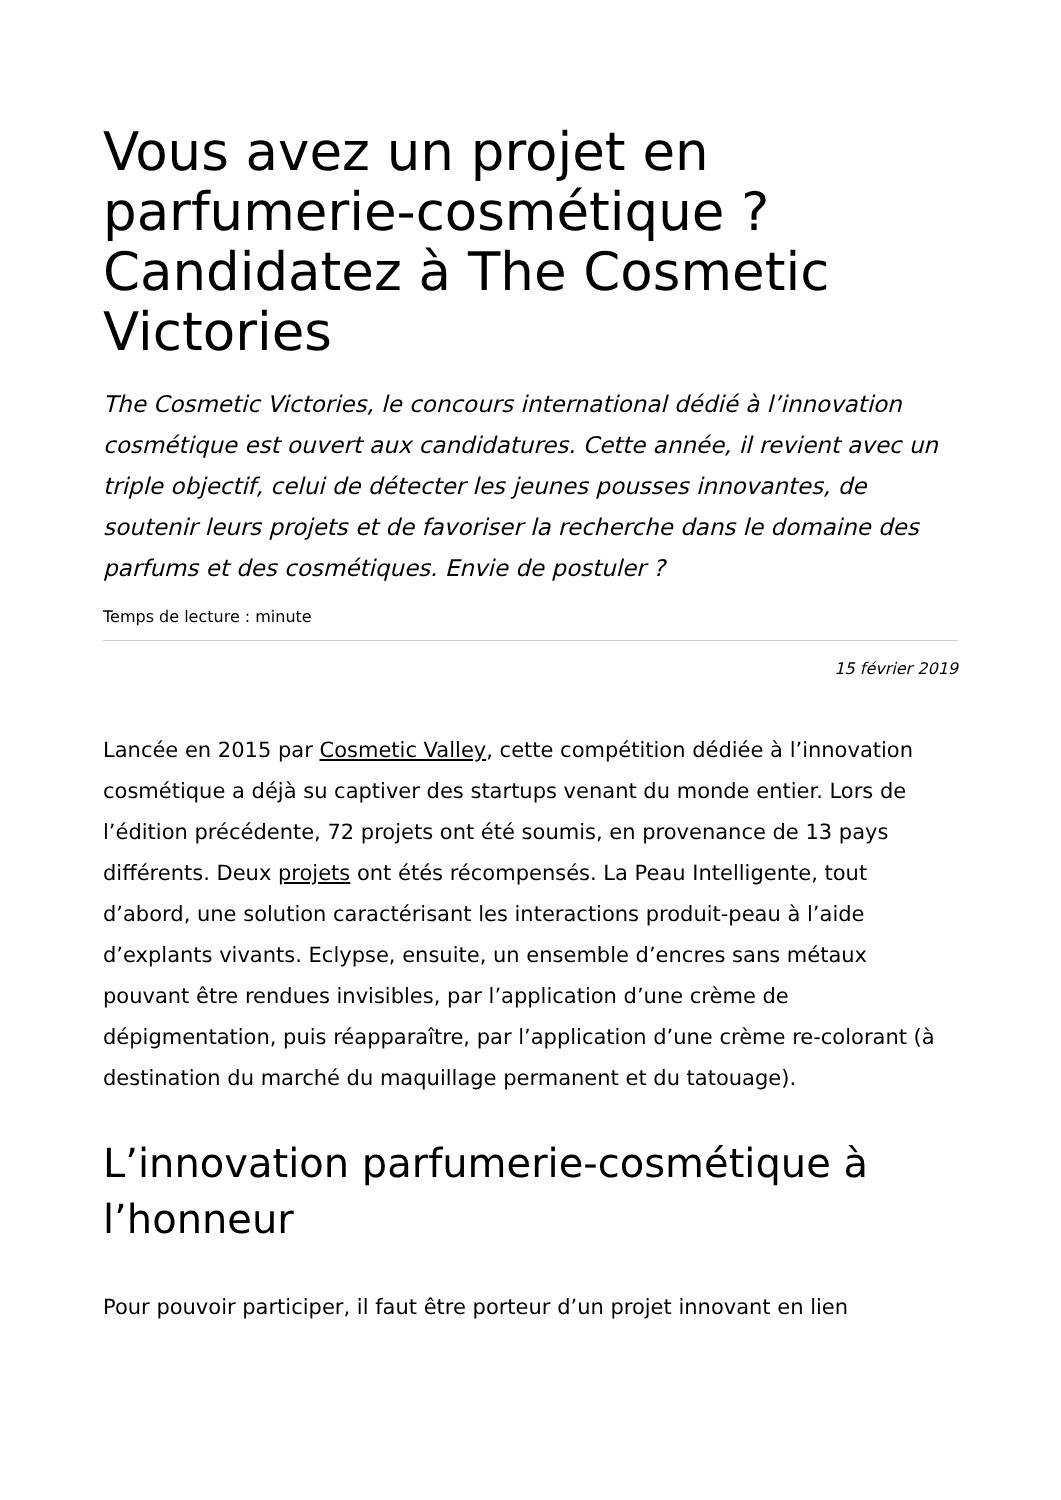Vous avez un projet en parfumerie-cosmétique ? Candidatez à The Cosmetic Victories
The Cosmetic Victories, le concours international dédié à l’innovation cosmétique est ouvert aux candidatures. Cette année, il revient avec un triple objectif, celui de détecter les jeunes pousses innovantes, de soutenir leurs projets et de favoriser la recherche dans le domaine des parfums et des cosmétiques. Envie de postuler ?
Temps de lecture : minute
15 février 2019
Lancée en 2015 par Cosmetic Valley, cette compétition dédiée à l’innovation cosmétique a déjà su captiver des startups venant du monde entier. Lors de l’édition précédente, 72 projets ont été soumis, en provenance de 13 pays différents. Deux projets ont étés récompensés. La Peau Intelligente, tout d’abord, une solution caractérisant les interactions produit-peau à l’aide d’explants vivants. Eclypse, ensuite, un ensemble d’encres sans métaux pouvant être rendues invisibles, par l’application d’une crème de dépigmentation, puis réapparaître, par l’application d’une crème re-colorant (à destination du marché du maquillage permanent et du tatouage).
L’innovation parfumerie-cosmétique à l’honneur
Pour pouvoir participer, il faut être porteur d’un projet innovant en lien